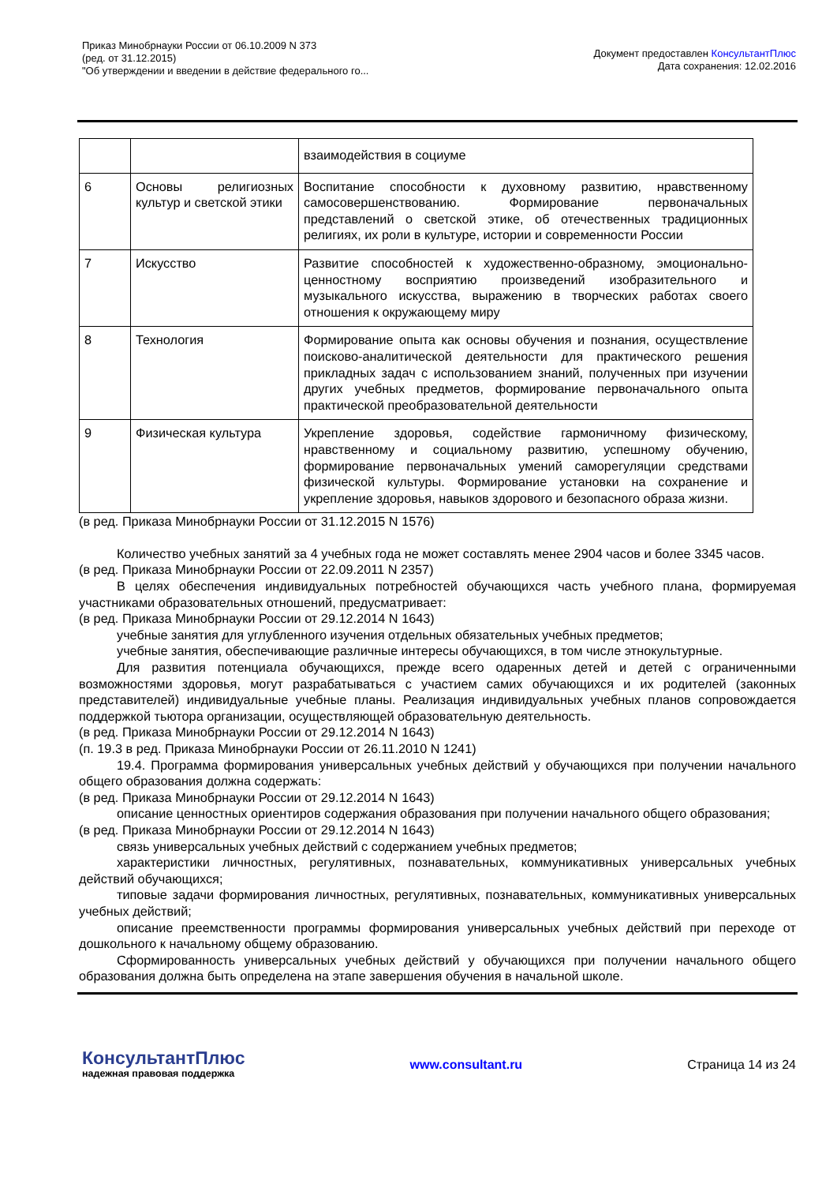Приказ Минобрнауки России от 06.10.2009 N 373
(ред. от 31.12.2015)
"Об утверждении и введении в действие федерального го...
Документ предоставлен КонсультантПлюс
Дата сохранения: 12.02.2016
| | | взаимодействия в социуме |
| 6 | Основы религиозных культур и светской этики | Воспитание способности к духовному развитию, нравственному самосовершенствованию. Формирование первоначальных представлений о светской этике, об отечественных традиционных религиях, их роли в культуре, истории и современности России |
| 7 | Искусство | Развитие способностей к художественно-образному, эмоционально-ценностному восприятию произведений изобразительного и музыкального искусства, выражению в творческих работах своего отношения к окружающему миру |
| 8 | Технология | Формирование опыта как основы обучения и познания, осуществление поисково-аналитической деятельности для практического решения прикладных задач с использованием знаний, полученных при изучении других учебных предметов, формирование первоначального опыта практической преобразовательной деятельности |
| 9 | Физическая культура | Укрепление здоровья, содействие гармоничному физическому, нравственному и социальному развитию, успешному обучению, формирование первоначальных умений саморегуляции средствами физической культуры. Формирование установки на сохранение и укрепление здоровья, навыков здорового и безопасного образа жизни. |
(в ред. Приказа Минобрнауки России от 31.12.2015 N 1576)
Количество учебных занятий за 4 учебных года не может составлять менее 2904 часов и более 3345 часов.
(в ред. Приказа Минобрнауки России от 22.09.2011 N 2357)
В целях обеспечения индивидуальных потребностей обучающихся часть учебного плана, формируемая участниками образовательных отношений, предусматривает:
(в ред. Приказа Минобрнауки России от 29.12.2014 N 1643)
учебные занятия для углубленного изучения отдельных обязательных учебных предметов;
учебные занятия, обеспечивающие различные интересы обучающихся, в том числе этнокультурные.
Для развития потенциала обучающихся, прежде всего одаренных детей и детей с ограниченными возможностями здоровья, могут разрабатываться с участием самих обучающихся и их родителей (законных представителей) индивидуальные учебные планы. Реализация индивидуальных учебных планов сопровождается поддержкой тьютора организации, осуществляющей образовательную деятельность.
(в ред. Приказа Минобрнауки России от 29.12.2014 N 1643)
(п. 19.3 в ред. Приказа Минобрнауки России от 26.11.2010 N 1241)
19.4. Программа формирования универсальных учебных действий у обучающихся при получении начального общего образования должна содержать:
(в ред. Приказа Минобрнауки России от 29.12.2014 N 1643)
описание ценностных ориентиров содержания образования при получении начального общего образования;
(в ред. Приказа Минобрнауки России от 29.12.2014 N 1643)
связь универсальных учебных действий с содержанием учебных предметов;
характеристики личностных, регулятивных, познавательных, коммуникативных универсальных учебных действий обучающихся;
типовые задачи формирования личностных, регулятивных, познавательных, коммуникативных универсальных учебных действий;
описание преемственности программы формирования универсальных учебных действий при переходе от дошкольного к начальному общему образованию.
Сформированность универсальных учебных действий у обучающихся при получении начального общего образования должна быть определена на этапе завершения обучения в начальной школе.
КонсультантПлюс
надежная правовая поддержка
www.consultant.ru Страница 14 из 24